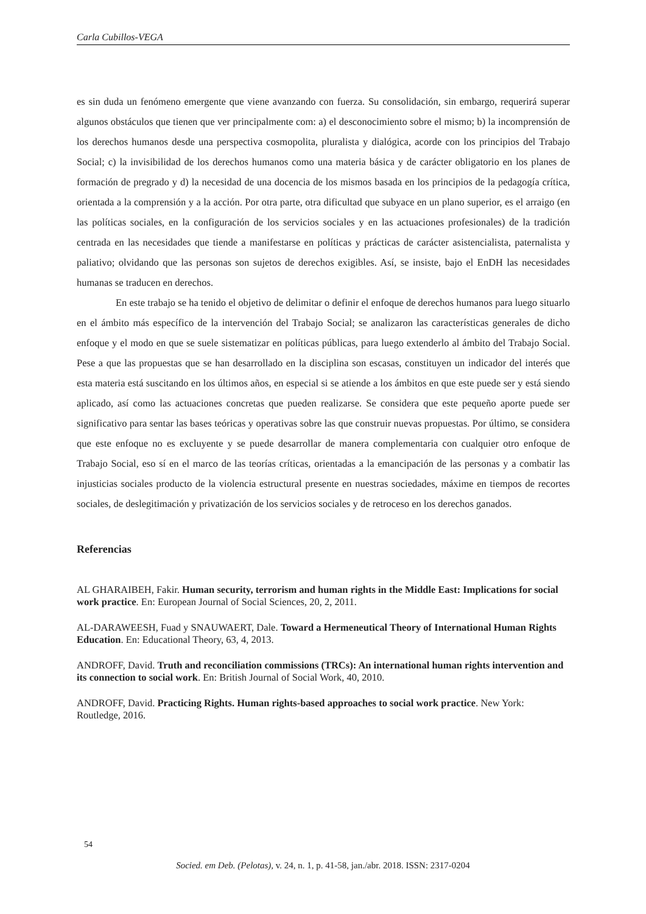Carla Cubillos-VEGA
es sin duda un fenómeno emergente que viene avanzando con fuerza. Su consolidación, sin embargo, requerirá superar algunos obstáculos que tienen que ver principalmente com: a) el desconocimiento sobre el mismo; b) la incomprensión de los derechos humanos desde una perspectiva cosmopolita, pluralista y dialógica, acorde con los principios del Trabajo Social; c) la invisibilidad de los derechos humanos como una materia básica y de carácter obligatorio en los planes de formación de pregrado y d) la necesidad de una docencia de los mismos basada en los principios de la pedagogía crítica, orientada a la comprensión y a la acción. Por otra parte, otra dificultad que subyace en un plano superior, es el arraigo (en las políticas sociales, en la configuración de los servicios sociales y en las actuaciones profesionales) de la tradición centrada en las necesidades que tiende a manifestarse en políticas y prácticas de carácter asistencialista, paternalista y paliativo; olvidando que las personas son sujetos de derechos exigibles. Así, se insiste, bajo el EnDH las necesidades humanas se traducen en derechos.
En este trabajo se ha tenido el objetivo de delimitar o definir el enfoque de derechos humanos para luego situarlo en el ámbito más específico de la intervención del Trabajo Social; se analizaron las características generales de dicho enfoque y el modo en que se suele sistematizar en políticas públicas, para luego extenderlo al ámbito del Trabajo Social. Pese a que las propuestas que se han desarrollado en la disciplina son escasas, constituyen un indicador del interés que esta materia está suscitando en los últimos años, en especial si se atiende a los ámbitos en que este puede ser y está siendo aplicado, así como las actuaciones concretas que pueden realizarse. Se considera que este pequeño aporte puede ser significativo para sentar las bases teóricas y operativas sobre las que construir nuevas propuestas. Por último, se considera que este enfoque no es excluyente y se puede desarrollar de manera complementaria con cualquier otro enfoque de Trabajo Social, eso sí en el marco de las teorías críticas, orientadas a la emancipación de las personas y a combatir las injusticias sociales producto de la violencia estructural presente en nuestras sociedades, máxime en tiempos de recortes sociales, de deslegitimación y privatización de los servicios sociales y de retroceso en los derechos ganados.
Referencias
AL GHARAIBEH, Fakir. Human security, terrorism and human rights in the Middle East: Implications for social work practice. En: European Journal of Social Sciences, 20, 2, 2011.
AL-DARAWEESH, Fuad y SNAUWAERT, Dale. Toward a Hermeneutical Theory of International Human Rights Education. En: Educational Theory, 63, 4, 2013.
ANDROFF, David. Truth and reconciliation commissions (TRCs): An international human rights intervention and its connection to social work. En: British Journal of Social Work, 40, 2010.
ANDROFF, David. Practicing Rights. Human rights-based approaches to social work practice. New York: Routledge, 2016.
54
Socied. em Deb. (Pelotas), v. 24, n. 1, p. 41-58, jan./abr. 2018. ISSN: 2317-0204